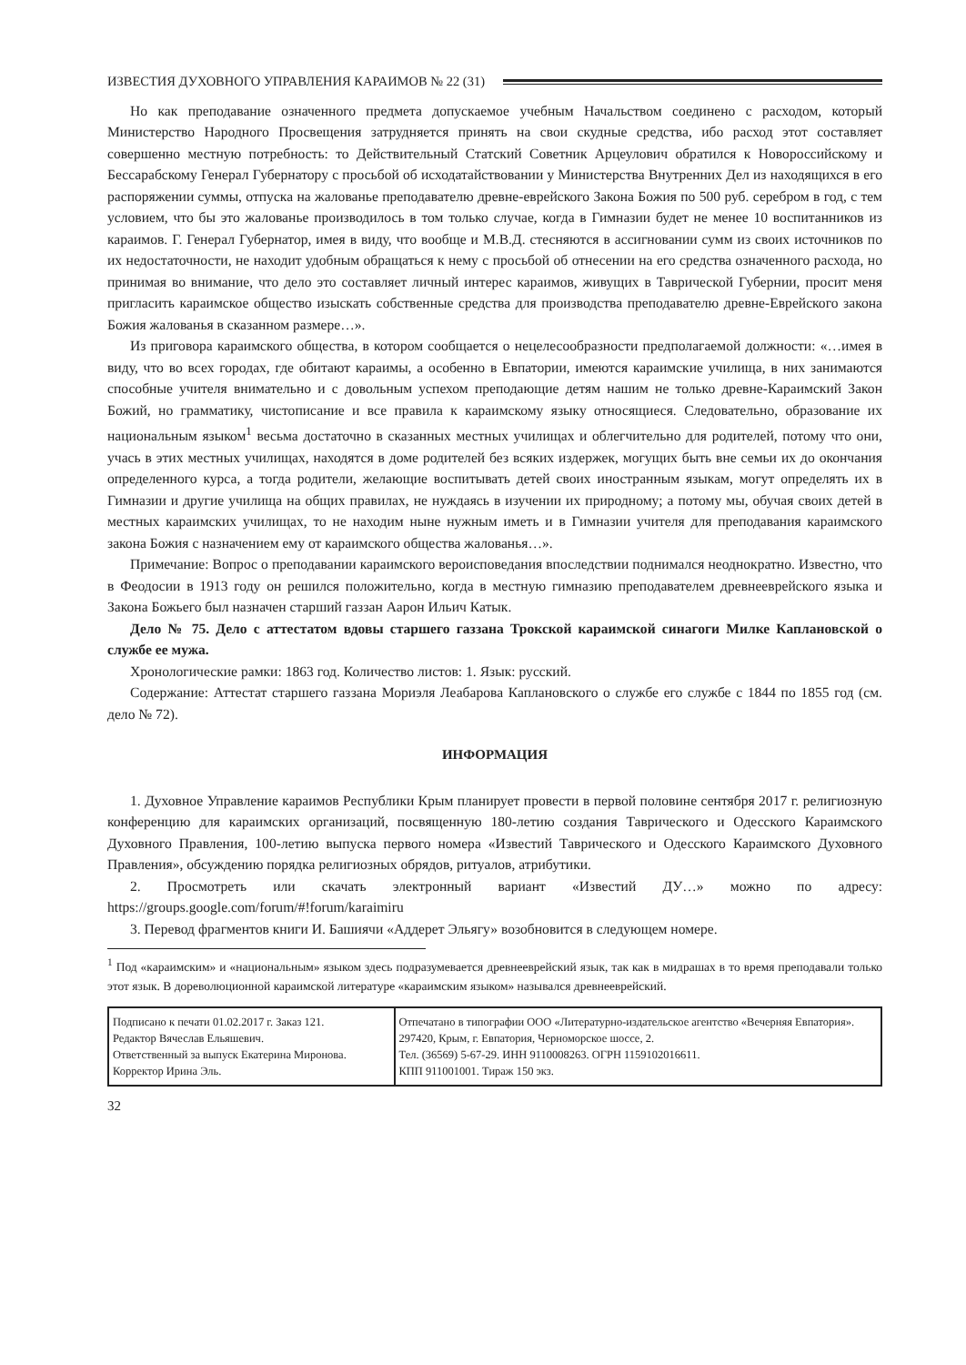ИЗВЕСТИЯ ДУХОВНОГО УПРАВЛЕНИЯ КАРАИМОВ № 22 (31)
Но как преподавание означенного предмета допускаемое учебным Начальством соединено с расходом, который Министерство Народного Просвещения затрудняется принять на свои скудные средства, ибо расход этот составляет совершенно местную потребность: то Действительный Статский Советник Арцеулович обратился к Новороссийскому и Бессарабскому Генерал Губернатору с просьбой об исходатайствовании у Министерства Внутренних Дел из находящихся в его распоряжении суммы, отпуска на жалованье преподавателю древне-еврейского Закона Божия по 500 руб. серебром в год, с тем условием, что бы это жалованье производилось в том только случае, когда в Гимназии будет не менее 10 воспитанников из караимов. Г. Генерал Губернатор, имея в виду, что вообще и М.В.Д. стесняются в ассигновании сумм из своих источников по их недостаточности, не находит удобным обращаться к нему с просьбой об отнесении на его средства означенного расхода, но принимая во внимание, что дело это составляет личный интерес караимов, живущих в Таврической Губернии, просит меня пригласить караимское общество изыскать собственные средства для производства преподавателю древне-Еврейского закона Божия жалованья в сказанном размере…».
Из приговора караимского общества, в котором сообщается о нецелесообразности предполагаемой должности: «…имея в виду, что во всех городах, где обитают караимы, а особенно в Евпатории, имеются караимские училища, в них занимаются способные учителя внимательно и с довольным успехом преподающие детям нашим не только древне-Караимский Закон Божий, но грамматику, чистописание и все правила к караимскому языку относящиеся. Следовательно, образование их национальным языком<sup>1</sup> весьма достаточно в сказанных местных училищах и облегчительно для родителей, потому что они, учась в этих местных училищах, находятся в доме родителей без всяких издержек, могущих быть вне семьи их до окончания определенного курса, а тогда родители, желающие воспитывать детей своих иностранным языкам, могут определять их в Гимназии и другие училища на общих правилах, не нуждаясь в изучении их природному; а потому мы, обучая своих детей в местных караимских училищах, то не находим ныне нужным иметь и в Гимназии учителя для преподавания караимского закона Божия с назначением ему от караимского общества жалованья…».
Примечание: Вопрос о преподавании караимского вероисповедания впоследствии поднимался неоднократно. Известно, что в Феодосии в 1913 году он решился положительно, когда в местную гимназию преподавателем древнееврейского языка и Закона Божьего был назначен старший газзан Аарон Ильич Катык.
Дело № 75. Дело с аттестатом вдовы старшего газзана Трокской караимской синагоги Милке Каплановской о службе ее мужа.
Хронологические рамки: 1863 год. Количество листов: 1. Язык: русский.
Содержание: Аттестат старшего газзана Мориэля Леабарова Каплановского о службе его службе с 1844 по 1855 год (см. дело № 72).
ИНФОРМАЦИЯ
1. Духовное Управление караимов Республики Крым планирует провести в первой половине сентября 2017 г. религиозную конференцию для караимских организаций, посвященную 180-летию создания Таврического и Одесского Караимского Духовного Правления, 100-летию выпуска первого номера «Известий Таврического и Одесского Караимского Духовного Правления», обсуждению порядка религиозных обрядов, ритуалов, атрибутики.
2. Просмотреть или скачать электронный вариант «Известий ДУ…» можно по адресу: https://groups.google.com/forum/#!forum/karaimiru
3. Перевод фрагментов книги И. Башиячи «Аддерет Эльягу» возобновится в следующем номере.
<sup>1</sup> Под «караимским» и «национальным» языком здесь подразумевается древнееврейский язык, так как в мидрашах в то время преподавали только этот язык. В дореволюционной караимской литературе «караимским языком» назывался древнееврейский.
| Подписано к печати 01.02.2017 г. Заказ 121. Редактор Вячеслав Ельяшевич. Ответственный за выпуск Екатерина Миронова. Корректор Ирина Эль. | Отпечатано в типографии ООО «Литературно-издательское агентство «Вечерняя Евпатория». 297420, Крым, г. Евпатория, Черноморское шоссе, 2. Тел. (36569) 5-67-29. ИНН 9110008263. ОГРН 1159102016611. КПП 911001001. Тираж 150 экз. |
32